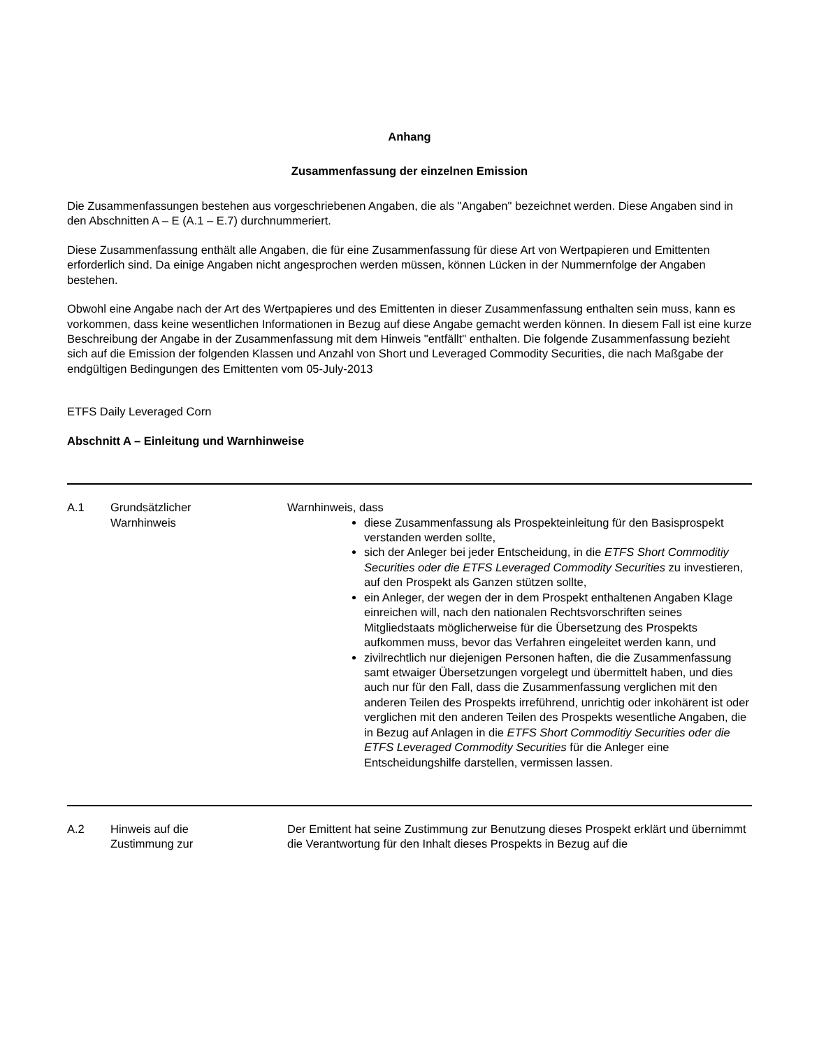Anhang
Zusammenfassung der einzelnen Emission
Die Zusammenfassungen bestehen aus vorgeschriebenen Angaben, die als "Angaben" bezeichnet werden. Diese Angaben sind in den Abschnitten A – E (A.1 – E.7) durchnummeriert.
Diese Zusammenfassung enthält alle Angaben, die für eine Zusammenfassung für diese Art von Wertpapieren und Emittenten erforderlich sind. Da einige Angaben nicht angesprochen werden müssen, können Lücken in der Nummernfolge der Angaben bestehen.
Obwohl eine Angabe nach der Art des Wertpapieres und des Emittenten in dieser Zusammenfassung enthalten sein muss, kann es vorkommen, dass keine wesentlichen Informationen in Bezug auf diese Angabe gemacht werden können. In diesem Fall ist eine kurze Beschreibung der Angabe in der Zusammenfassung mit dem Hinweis "entfällt" enthalten. Die folgende Zusammenfassung bezieht sich auf die Emission der folgenden Klassen und Anzahl von Short und Leveraged Commodity Securities, die nach Maßgabe der endgültigen Bedingungen des Emittenten vom 05-July-2013
ETFS Daily Leveraged Corn
Abschnitt A – Einleitung und Warnhinweise
| A.1 | Grundsätzlicher Warnhinweis | Warnhinweis, dass diese Zusammenfassung als Prospekteinleitung für den Basisprospekt verstanden werden sollte, sich der Anleger bei jeder Entscheidung, in die ETFS Short Commoditiy Securities oder die ETFS Leveraged Commodity Securities zu investieren, auf den Prospekt als Ganzen stützen sollte, ein Anleger, der wegen der in dem Prospekt enthaltenen Angaben Klage einreichen will, nach den nationalen Rechtsvorschriften seines Mitgliedstaats möglicherweise für die Übersetzung des Prospekts aufkommen muss, bevor das Verfahren eingeleitet werden kann, und zivilrechtlich nur diejenigen Personen haften, die die Zusammenfassung samt etwaiger Übersetzungen vorgelegt und übermittelt haben, und dies auch nur für den Fall, dass die Zusammenfassung verglichen mit den anderen Teilen des Prospekts irreführend, unrichtig oder inkohärent ist oder verglichen mit den anderen Teilen des Prospekts wesentliche Angaben, die in Bezug auf Anlagen in die ETFS Short Commoditiy Securities oder die ETFS Leveraged Commodity Securities für die Anleger eine Entscheidungshilfe darstellen, vermissen lassen. |
| A.2 | Hinweis auf die Zustimmung zur | Der Emittent hat seine Zustimmung zur Benutzung dieses Prospekt erklärt und übernimmt die Verantwortung für den Inhalt dieses Prospekts in Bezug auf die |